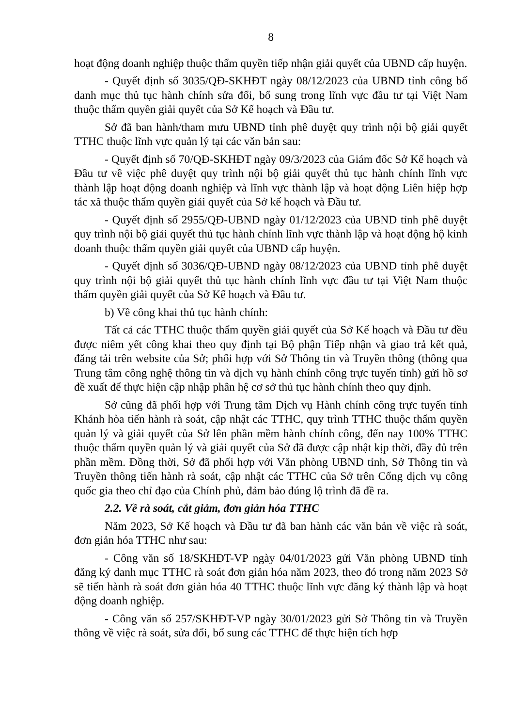8
hoạt động doanh nghiệp thuộc thẩm quyền tiếp nhận giải quyết của UBND cấp huyện.
- Quyết định số 3035/QĐ-SKHĐT ngày 08/12/2023 của UBND tỉnh công bố danh mục thủ tục hành chính sửa đổi, bổ sung trong lĩnh vực đầu tư tại Việt Nam thuộc thẩm quyền giải quyết của Sở Kế hoạch và Đầu tư.
Sở đã ban hành/tham mưu UBND tỉnh phê duyệt quy trình nội bộ giải quyết TTHC thuộc lĩnh vực quản lý tại các văn bản sau:
- Quyết định số 70/QĐ-SKHĐT ngày 09/3/2023 của Giám đốc Sở Kế hoạch và Đầu tư về việc phê duyệt quy trình nội bộ giải quyết thủ tục hành chính lĩnh vực thành lập hoạt động doanh nghiệp và lĩnh vực thành lập và hoạt động Liên hiệp hợp tác xã thuộc thẩm quyền giải quyết của Sở kế hoạch và Đầu tư.
- Quyết định số 2955/QĐ-UBND ngày 01/12/2023 của UBND tỉnh phê duyệt quy trình nội bộ giải quyết thủ tục hành chính lĩnh vực thành lập và hoạt động hộ kinh doanh thuộc thẩm quyền giải quyết của UBND cấp huyện.
- Quyết định số 3036/QĐ-UBND ngày 08/12/2023 của UBND tỉnh phê duyệt quy trình nội bộ giải quyết thủ tục hành chính lĩnh vực đầu tư tại Việt Nam thuộc thẩm quyền giải quyết của Sở Kế hoạch và Đầu tư.
b) Về công khai thủ tục hành chính:
Tất cả các TTHC thuộc thẩm quyền giải quyết của Sở Kế hoạch và Đầu tư đều được niêm yết công khai theo quy định tại Bộ phận Tiếp nhận và giao trả kết quả, đăng tải trên website của Sở; phối hợp với Sở Thông tin và Truyền thông (thông qua Trung tâm công nghệ thông tin và dịch vụ hành chính công trực tuyến tỉnh) gửi hồ sơ đề xuất để thực hiện cập nhập phân hệ cơ sở thủ tục hành chính theo quy định.
Sở cũng đã phối hợp với Trung tâm Dịch vụ Hành chính công trực tuyến tỉnh Khánh hòa tiến hành rà soát, cập nhật các TTHC, quy trình TTHC thuộc thẩm quyền quản lý và giải quyết của Sở lên phần mềm hành chính công, đến nay 100% TTHC thuộc thẩm quyền quản lý và giải quyết của Sở đã được cập nhật kịp thời, đầy đủ trên phần mềm. Đồng thời, Sở đã phối hợp với Văn phòng UBND tỉnh, Sở Thông tin và Truyền thông tiến hành rà soát, cập nhật các TTHC của Sở trên Cổng dịch vụ công quốc gia theo chỉ đạo của Chính phủ, đảm bảo đúng lộ trình đã đề ra.
2.2. Về rà soát, cắt giảm, đơn giản hóa TTHC
Năm 2023, Sở Kế hoạch và Đầu tư đã ban hành các văn bản về việc rà soát, đơn giản hóa TTHC như sau:
- Công văn số 18/SKHĐT-VP ngày 04/01/2023 gửi Văn phòng UBND tỉnh đăng ký danh mục TTHC rà soát đơn giản hóa năm 2023, theo đó trong năm 2023 Sở sẽ tiến hành rà soát đơn giản hóa 40 TTHC thuộc lĩnh vực đăng ký thành lập và hoạt động doanh nghiệp.
- Công văn số 257/SKHĐT-VP ngày 30/01/2023 gửi Sở Thông tin và Truyền thông về việc rà soát, sửa đổi, bổ sung các TTHC để thực hiện tích hợp